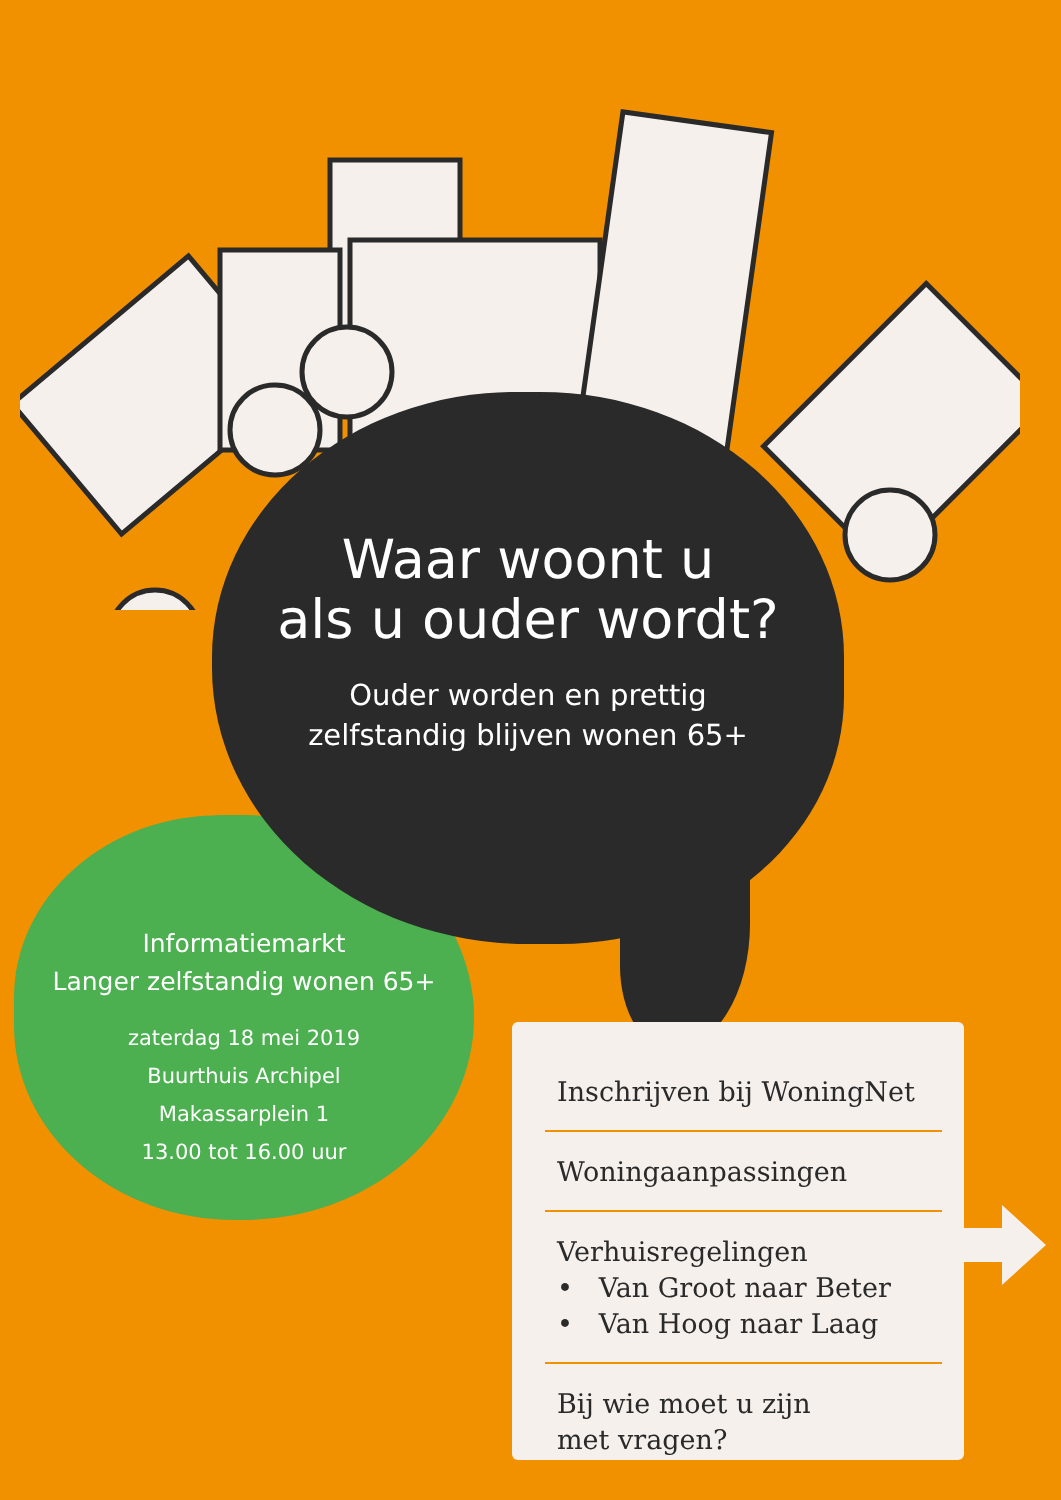Waar woont u
als u ouder wordt?
Ouder worden en prettig
zelfstandig blijven wonen 65+
Informatiemarkt
Langer zelfstandig wonen 65+
zaterdag 18 mei 2019
Buurthuis Archipel
Makassarplein 1
13.00 tot 16.00 uur
Inschrijven bij WoningNet
Woningaanpassingen
Verhuisregelingen
• Van Groot naar Beter
• Van Hoog naar Laag
Bij wie moet u zijn
met vragen?